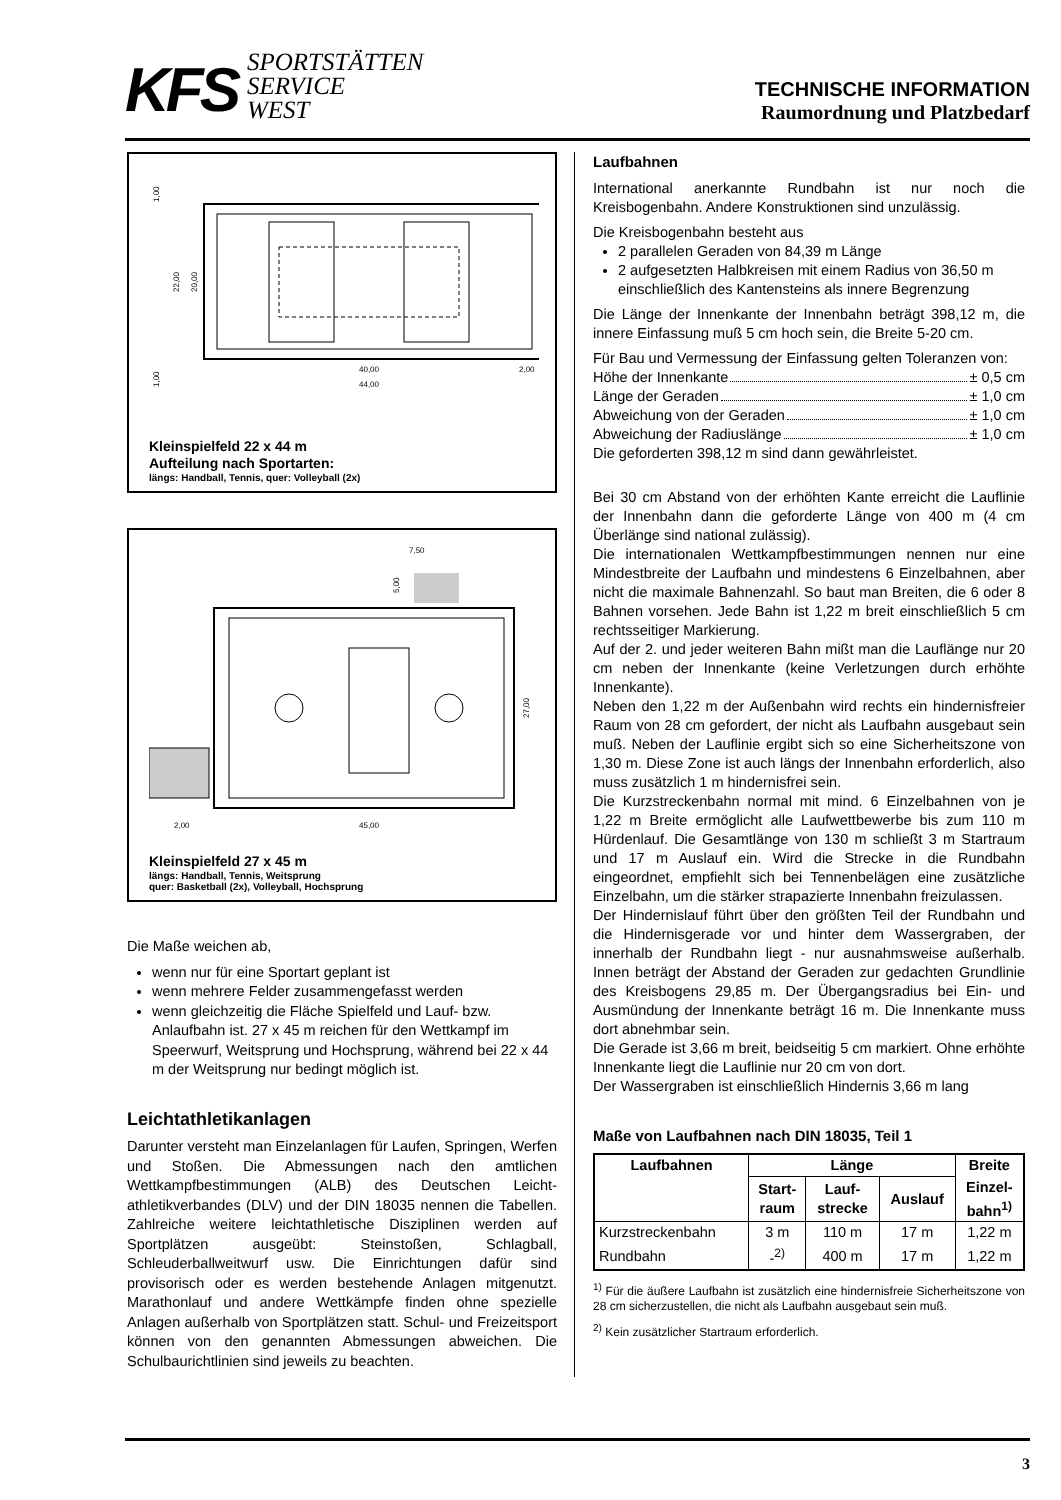KFS
SPORTSTÄTTEN
SERVICE
WEST
TECHNISCHE INFORMATION
Raumordnung und Platzbedarf
22,00
20,00
1,00
1,00
40,00
44,00
2,00
Kleinspielfeld 22 x 44 m
Aufteilung nach Sportarten:
längs: Handball, Tennis, quer: Volleyball (2x)
7,50
5,00
27,00
2,00
45,00
Kleinspielfeld 27 x 45 m
längs: Handball, Tennis, Weitsprung
quer: Basketball (2x), Volleyball, Hochsprung
Die Maße weichen ab,
wenn nur für eine Sportart geplant ist
wenn mehrere Felder zusammengefasst werden
wenn gleichzeitig die Fläche Spielfeld und Lauf- bzw. Anlaufbahn ist. 27 x 45 m reichen für den Wettkampf im Speerwurf, Weitsprung und Hochsprung, während bei 22 x 44 m der Weitsprung nur bedingt möglich ist.
Leichtathletikanlagen
Darunter versteht man Einzelanlagen für Laufen, Springen, Werfen und Stoßen. Die Abmessungen nach den amtlichen Wettkampfbestimmungen (ALB) des Deutschen Leicht­athletikverbandes (DLV) und der DIN 18035 nennen die Tabellen. Zahlreiche weitere leichtathletische Disziplinen werden auf Sportplätzen ausgeübt: Steinstoßen, Schlagball, Schleuderballweitwurf usw. Die Einrichtungen dafür sind provisorisch oder es werden bestehende Anlagen mitgenutzt. Marathonlauf und andere Wettkämpfe finden ohne spezielle Anlagen außerhalb von Sportplätzen statt. Schul- und Freizeitsport können von den genannten Abmessungen abweichen. Die Schulbaurichtlinien sind jeweils zu beachten.
Laufbahnen
International anerkannte Rundbahn ist nur noch die Kreisbogenbahn. Andere Konstruktionen sind unzulässig.
Die Kreisbogenbahn besteht aus
2 parallelen Geraden von 84,39 m Länge
2 aufgesetzten Halbkreisen mit einem Radius von 36,50 m einschließlich des Kantensteins als innere Begrenzung
Die Länge der Innenkante der Innenbahn beträgt 398,12 m, die innere Einfassung muß 5 cm hoch sein, die Breite 5-20 cm.
Für Bau und Vermessung der Einfassung gelten Toleranzen von:
Höhe der Innenkante ± 0,5 cm
Länge der Geraden ± 1,0 cm
Abweichung von der Geraden ± 1,0 cm
Abweichung der Radiuslänge ± 1,0 cm
Die geforderten 398,12 m sind dann gewährleistet.
Bei 30 cm Abstand von der erhöhten Kante erreicht die Lauflinie der Innenbahn dann die geforderte Länge von 400 m (4 cm Überlänge sind national zulässig).
Die internationalen Wettkampfbestimmungen nennen nur eine Mindestbreite der Laufbahn und mindestens 6 Einzelbahnen, aber nicht die maximale Bahnenzahl. So baut man Breiten, die 6 oder 8 Bahnen vorsehen. Jede Bahn ist 1,22 m breit einschließlich 5 cm rechtsseitiger Markierung.
Auf der 2. und jeder weiteren Bahn mißt man die Lauflänge nur 20 cm neben der Innenkante (keine Verletzungen durch erhöhte Innenkante).
Neben den 1,22 m der Außenbahn wird rechts ein hindernisfreier Raum von 28 cm gefordert, der nicht als Laufbahn ausgebaut sein muß. Neben der Lauflinie ergibt sich so eine Sicherheitszone von 1,30 m. Diese Zone ist auch längs der Innenbahn erforderlich, also muss zusätzlich 1 m hindernisfrei sein.
Die Kurzstreckenbahn normal mit mind. 6 Einzelbahnen von je 1,22 m Breite ermöglicht alle Laufwettbewerbe bis zum 110 m Hürdenlauf. Die Gesamtlänge von 130 m schließt 3 m Startraum und 17 m Auslauf ein. Wird die Strecke in die Rundbahn eingeordnet, empfiehlt sich bei Tennenbelägen eine zusätzliche Einzelbahn, um die stärker strapazierte Innenbahn freizulassen.
Der Hindernislauf führt über den größten Teil der Rundbahn und die Hindernisgerade vor und hinter dem Wassergraben, der innerhalb der Rundbahn liegt - nur ausnahmsweise außerhalb. Innen beträgt der Abstand der Geraden zur gedachten Grundlinie des Kreisbogens 29,85 m. Der Übergangsradius bei Ein- und Ausmündung der Innenkante beträgt 16 m. Die Innenkante muss dort abnehmbar sein.
Die Gerade ist 3,66 m breit, beidseitig 5 cm markiert. Ohne erhöhte Innenkante liegt die Lauflinie nur 20 cm von dort.
Der Wassergraben ist einschließlich Hindernis 3,66 m lang
Maße von Laufbahnen nach DIN 18035, Teil 1
| Laufbahnen | Länge | | | Breite |
| --- | --- | --- | --- | --- |
| | Start- raum | Lauf- strecke | Auslauf | Einzel- bahn<sup>1)</sup> |
| Kurzstreckenbahn | 3 m | 110 m | 17 m | 1,22 m |
| Rundbahn | -<sup>2)</sup> | 400 m | 17 m | 1,22 m |
<sup>1)</sup> Für die äußere Laufbahn ist zusätzlich eine hindernisfreie Sicherheitszone von 28 cm sicherzustellen, die nicht als Laufbahn ausgebaut sein muß.
<sup>2)</sup> Kein zusätzlicher Startraum erforderlich.
3